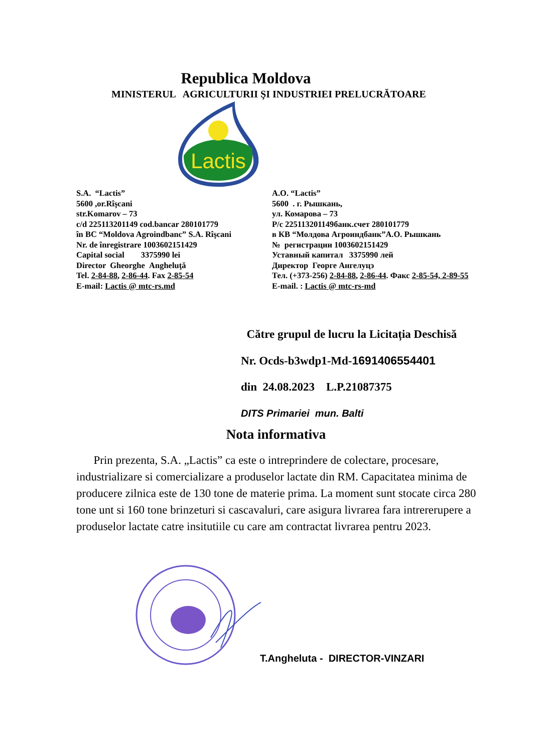Republica Moldova
MINISTERUL AGRICULTURII ŞI INDUSTRIEI PRELUCRĂTOARE
Lactis
S.A. “Lactis”
5600 ,or.Rîşcani
str.Komarov – 73
c/d 225113201149 cod.bancar 280101779
în BC “Moldova Agroindbanc” S.A. Rîşcani
Nr. de înregistrare 1003602151429
Capital social 3375990 lei
Director Gheorghe Angheluţă
Tel. 2-84-88, 2-86-44. Fax 2-85-54
E-mail: Lactis @ mtc-rs.md
А.О. “Lactis”
5600 . г. Рышкань,
ул. Комарова – 73
Р/с 225113201149банк.счет 280101779
в КВ “Молдова Агроиндбанк”А.О. Рышкань
№ регистрации 1003602151429
Уставный капитал 3375990 лей
Директор Георге Ангелуцэ
Тел. (+373-256) 2-84-88, 2-86-44. Факс 2-85-54, 2-89-55
E-mail. : Lactis @ mtc-rs-md
Către grupul de lucru la Licitația Deschisă
Nr. Ocds-b3wdp1-Md-1691406554401
din 24.08.2023 L.P.21087375
DITS Primariei mun. Balti
Nota informativa
Prin prezenta, S.A. „Lactis” ca este o intreprindere de colectare, procesare, industrializare si comercializare a produselor lactate din RM. Capacitatea minima de producere zilnica este de 130 tone de materie prima. La moment sunt stocate circa 280 tone unt si 160 tone brinzeturi si cascavaluri, care asigura livrarea fara intrererupere a produselor lactate catre insitutiile cu care am contractat livrarea pentru 2023.
T.Angheluta - DIRECTOR-VINZARI